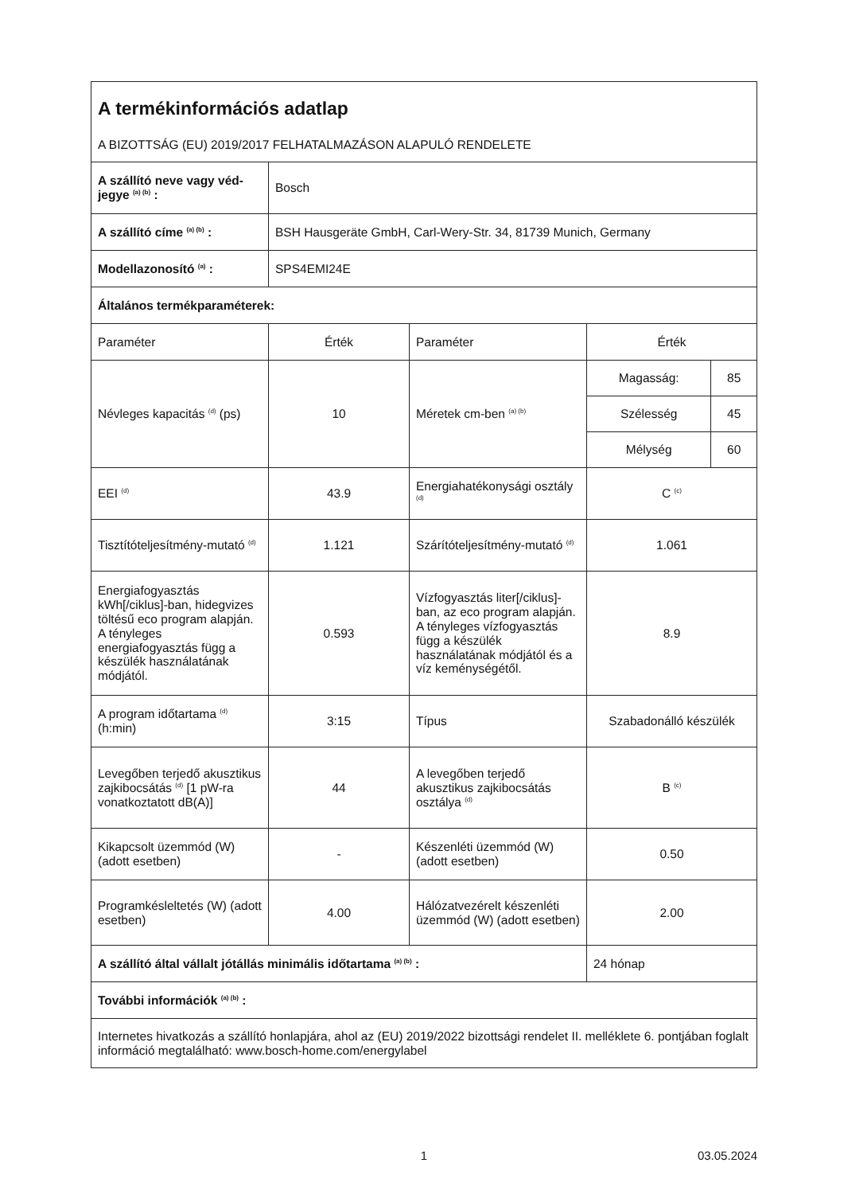| A termékinformációs adatlap A BIZOTTSÁG (EU) 2019/2017 FELHATALMAZÁSON ALAPULÓ RENDELETE | | | | |
| A szállító neve vagy véd-jegye <sup>(a) (b)</sup> : | Bosch | | | |
| A szállító címe <sup>(a) (b)</sup> : | BSH Hausgeräte GmbH, Carl-Wery-Str. 34, 81739 Munich, Germany | | | |
| Modellazonosító <sup>(a)</sup> : | SPS4EMI24E | | | |
| Általános termékparaméterek: | | | | |
| Paraméter | Érték | Paraméter | Érték | |
| Névleges kapacitás <sup>(d)</sup> (ps) | 10 | Méretek cm-ben <sup>(a) (b)</sup> | Magasság: | 85 |
| | | | Szélesség | 45 |
| | | | Mélység | 60 |
| EEI <sup>(d)</sup> | 43.9 | Energiahatékonysági osztály <sup>(d)</sup> | C <sup>(c)</sup> | |
| Tisztítóteljesítmény-mutató <sup>(d)</sup> | 1.121 | Szárítóteljesítmény-mutató <sup>(d)</sup> | 1.061 | |
| Energiafogyasztás kWh[/ciklus]-ban, hidegvizes töltésű eco program alapján. A tényleges energiafogyasztás függ a készülék használatának módjától. | 0.593 | Vízfogyasztás liter[/ciklus]-ban, az eco program alapján. A tényleges vízfogyasztás függ a készülék használatának módjától és a víz keménységétől. | 8.9 | |
| A program időtartama <sup>(d)</sup> (h:min) | 3:15 | Típus | Szabadonálló készülék | |
| Levegőben terjedő akusztikus zajkibocsátás <sup>(d)</sup> [1 pW-ra vonatkoztatott dB(A)] | 44 | A levegőben terjedő akusztikus zajkibocsátás osztálya <sup>(d)</sup> | B <sup>(c)</sup> | |
| Kikapcsolt üzemmód (W) (adott esetben) | - | Készenléti üzemmód (W) (adott esetben) | 0.50 | |
| Programkésleltetés (W) (adott esetben) | 4.00 | Hálózatvezérelt készenléti üzemmód (W) (adott esetben) | 2.00 | |
| A szállító által vállalt jótállás minimális időtartama <sup>(a) (b)</sup> : | | | 24 hónap | |
| További információk <sup>(a) (b)</sup> : | | | | |
| Internetes hivatkozás a szállító honlapjára, ahol az (EU) 2019/2022 bizottsági rendelet II. melléklete 6. pontjában foglalt információ megtalálható: www.bosch-home.com/energylabel | | | | |
1 03.05.2024